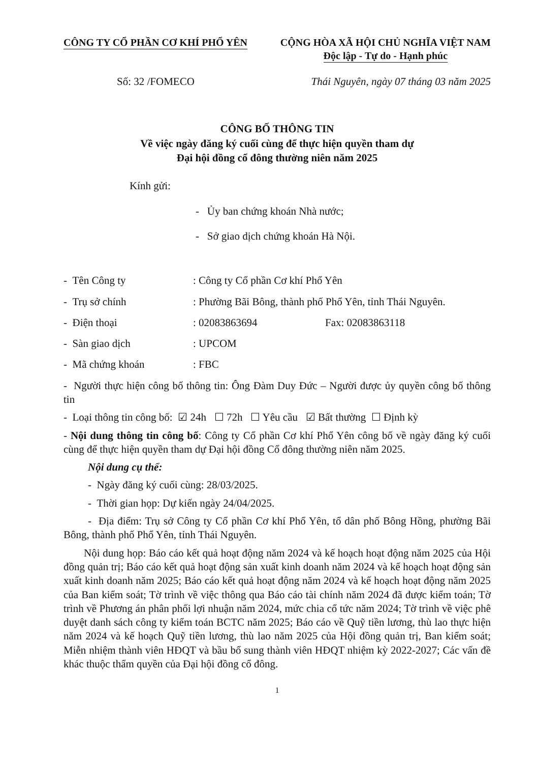CÔNG TY CỔ PHẦN CƠ KHÍ PHỔ YÊN CỘNG HÒA XÃ HỘI CHỦ NGHĨA VIỆT NAM
Độc lập - Tự do - Hạnh phúc
Số: 32 /FOMECO Thái Nguyên, ngày 07 tháng 03 năm 2025
CÔNG BỐ THÔNG TIN
Về việc ngày đăng ký cuối cùng để thực hiện quyền tham dự
Đại hội đồng cổ đông thường niên năm 2025
Kính gửi:
- Ủy ban chứng khoán Nhà nước;
- Sở giao dịch chứng khoán Hà Nội.
- Tên Công ty: Công ty Cổ phần Cơ khí Phổ Yên
- Trụ sở chính: Phường Bãi Bông, thành phố Phổ Yên, tỉnh Thái Nguyên.
- Điện thoại: 02083863694 Fax: 02083863118
- Sàn giao dịch: UPCOM
- Mã chứng khoán: FBC
- Người thực hiện công bố thông tin: Ông Đàm Duy Đức – Người được ủy quyền công bố thông tin
- Loại thông tin công bố: ☑ 24h ☐ 72h ☐ Yêu cầu ☑ Bất thường ☐ Định kỳ
- Nội dung thông tin công bố: Công ty Cổ phần Cơ khí Phổ Yên công bố về ngày đăng ký cuối cùng để thực hiện quyền tham dự Đại hội đồng Cổ đông thường niên năm 2025.
Nội dung cụ thể:
- Ngày đăng ký cuối cùng: 28/03/2025.
- Thời gian họp: Dự kiến ngày 24/04/2025.
- Địa điểm: Trụ sở Công ty Cổ phần Cơ khí Phổ Yên, tổ dân phố Bông Hồng, phường Bãi Bông, thành phố Phổ Yên, tỉnh Thái Nguyên.
Nội dung họp: Báo cáo kết quả hoạt động năm 2024 và kế hoạch hoạt động năm 2025 của Hội đồng quản trị; Báo cáo kết quả hoạt động sản xuất kinh doanh năm 2024 và kế hoạch hoạt động sản xuất kinh doanh năm 2025; Báo cáo kết quả hoạt động năm 2024 và kế hoạch hoạt động năm 2025 của Ban kiểm soát; Tờ trình về việc thông qua Báo cáo tài chính năm 2024 đã được kiểm toán; Tờ trình về Phương án phân phối lợi nhuận năm 2024, mức chia cổ tức năm 2024; Tờ trình về việc phê duyệt danh sách công ty kiểm toán BCTC năm 2025; Báo cáo về Quỹ tiền lương, thù lao thực hiện năm 2024 và kế hoạch Quỹ tiền lương, thù lao năm 2025 của Hội đồng quản trị, Ban kiểm soát; Miễn nhiệm thành viên HĐQT và bầu bổ sung thành viên HĐQT nhiệm kỳ 2022-2027; Các vấn đề khác thuộc thẩm quyền của Đại hội đồng cổ đông.
1